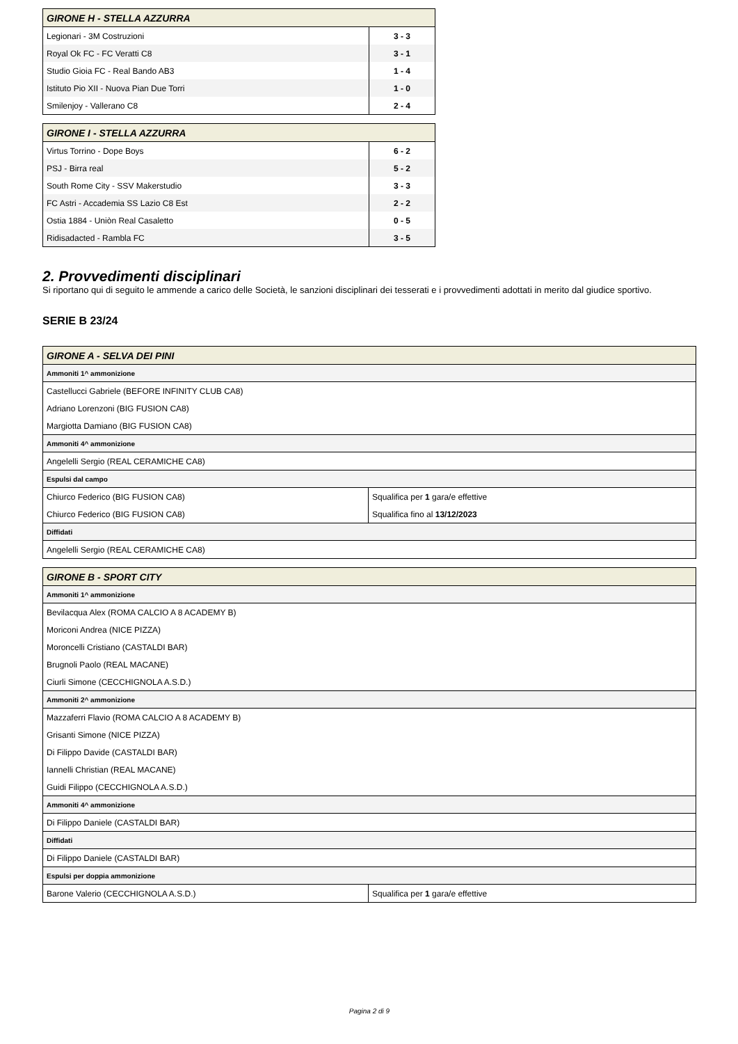| GIRONE H - STELLA AZZURRA | |
| --- | --- |
| Legionari - 3M Costruzioni | 3 - 3 |
| Royal Ok FC - FC Veratti C8 | 3 - 1 |
| Studio Gioia FC - Real Bando AB3 | 1 - 4 |
| Istituto Pio XII - Nuova Pian Due Torri | 1 - 0 |
| Smilenjoy - Vallerano C8 | 2 - 4 |
| GIRONE I - STELLA AZZURRA | |
| --- | --- |
| Virtus Torrino - Dope Boys | 6 - 2 |
| PSJ - Birra real | 5 - 2 |
| South Rome City - SSV Makerstudio | 3 - 3 |
| FC Astri - Accademia SS Lazio C8 Est | 2 - 2 |
| Ostia 1884 - Uniòn Real Casaletto | 0 - 5 |
| Ridisadacted - Rambla FC | 3 - 5 |
2. Provvedimenti disciplinari
Si riportano qui di seguito le ammende a carico delle Società, le sanzioni disciplinari dei tesserati e i provvedimenti adottati in merito dal giudice sportivo.
SERIE B 23/24
| GIRONE A - SELVA DEI PINI | |
| --- | --- |
| Ammoniti 1^ ammonizione | |
| Castellucci Gabriele (BEFORE INFINITY CLUB CA8) | |
| Adriano Lorenzoni (BIG FUSION CA8) | |
| Margiotta Damiano (BIG FUSION CA8) | |
| Ammoniti 4^ ammonizione | |
| Angelelli Sergio (REAL CERAMICHE CA8) | |
| Espulsi dal campo | |
| Chiurco Federico (BIG FUSION CA8) | Squalifica per 1 gara/e effettive |
| Chiurco Federico (BIG FUSION CA8) | Squalifica fino al 13/12/2023 |
| Diffidati | |
| Angelelli Sergio (REAL CERAMICHE CA8) | |
| GIRONE B - SPORT CITY | |
| --- | --- |
| Ammoniti 1^ ammonizione | |
| Bevilacqua Alex (ROMA CALCIO A 8 ACADEMY B) | |
| Moriconi Andrea (NICE PIZZA) | |
| Moroncelli Cristiano (CASTALDI BAR) | |
| Brugnoli Paolo (REAL MACANE) | |
| Ciurli Simone (CECCHIGNOLA A.S.D.) | |
| Ammoniti 2^ ammonizione | |
| Mazzaferri Flavio (ROMA CALCIO A 8 ACADEMY B) | |
| Grisanti Simone (NICE PIZZA) | |
| Di Filippo Davide (CASTALDI BAR) | |
| Iannelli Christian (REAL MACANE) | |
| Guidi Filippo (CECCHIGNOLA A.S.D.) | |
| Ammoniti 4^ ammonizione | |
| Di Filippo Daniele (CASTALDI BAR) | |
| Diffidati | |
| Di Filippo Daniele (CASTALDI BAR) | |
| Espulsi per doppia ammonizione | |
| Barone Valerio (CECCHIGNOLA A.S.D.) | Squalifica per 1 gara/e effettive |
Pagina 2 di 9